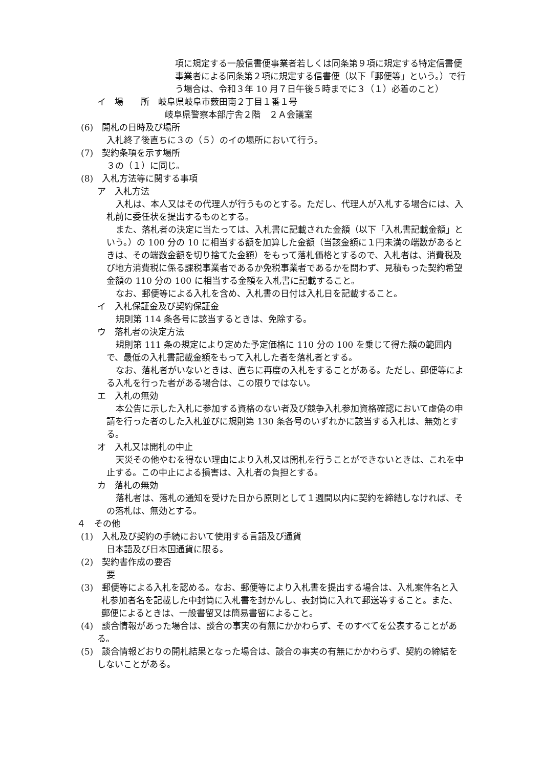項に規定する一般信書便事業者若しくは同条第９項に規定する特定信書便事業者による同条第２項に規定する信書便（以下「郵便等」という。）で行う場合は、令和３年 10 月７日午後５時までに３（１）必着のこと）
イ　場　　所　岐阜県岐阜市薮田南２丁目１番１号
岐阜県警察本部庁舎２階　２Ａ会議室
(6)　開札の日時及び場所
入札終了後直ちに３の（５）のイの場所において行う。
(7)　契約条項を示す場所
３の（１）に同じ。
(8)　入札方法等に関する事項
ア　入札方法
入札は、本人又はその代理人が行うものとする。ただし、代理人が入札する場合には、入札前に委任状を提出するものとする。
また、落札者の決定に当たっては、入札書に記載された金額（以下「入札書記載金額」という。）の 100 分の 10 に相当する額を加算した金額（当該金額に１円未満の端数があるときは、その端数金額を切り捨てた金額）をもって落札価格とするので、入札者は、消費税及び地方消費税に係る課税事業者であるか免税事業者であるかを問わず、見積もった契約希望金額の 110 分の 100 に相当する金額を入札書に記載すること。
なお、郵便等による入札を含め、入札書の日付は入札日を記載すること。
イ　入札保証金及び契約保証金
規則第 114 条各号に該当するときは、免除する。
ウ　落札者の決定方法
規則第 111 条の規定により定めた予定価格に 110 分の 100 を乗じて得た額の範囲内で、最低の入札書記載金額をもって入札した者を落札者とする。
なお、落札者がいないときは、直ちに再度の入札をすることがある。ただし、郵便等による入札を行った者がある場合は、この限りではない。
エ　入札の無効
本公告に示した入札に参加する資格のない者及び競争入札参加資格確認において虚偽の申請を行った者のした入札並びに規則第 130 条各号のいずれかに該当する入札は、無効とする。
オ　入札又は開札の中止
天災その他やむを得ない理由により入札又は開札を行うことができないときは、これを中止する。この中止による損害は、入札者の負担とする。
カ　落札の無効
落札者は、落札の通知を受けた日から原則として１週間以内に契約を締結しなければ、その落札は、無効とする。
４　その他
(1)　入札及び契約の手続において使用する言語及び通貨
日本語及び日本国通貨に限る。
(2)　契約書作成の要否
要
(3)　郵便等による入札を認める。なお、郵便等により入札書を提出する場合は、入札案件名と入札参加者名を記載した中封筒に入札書を封かんし、表封筒に入れて郵送等すること。また、郵便によるときは、一般書留又は簡易書留によること。
(4)　談合情報があった場合は、談合の事実の有無にかかわらず、そのすべてを公表することがある。
(5)　談合情報どおりの開札結果となった場合は、談合の事実の有無にかかわらず、契約の締結をしないことがある。